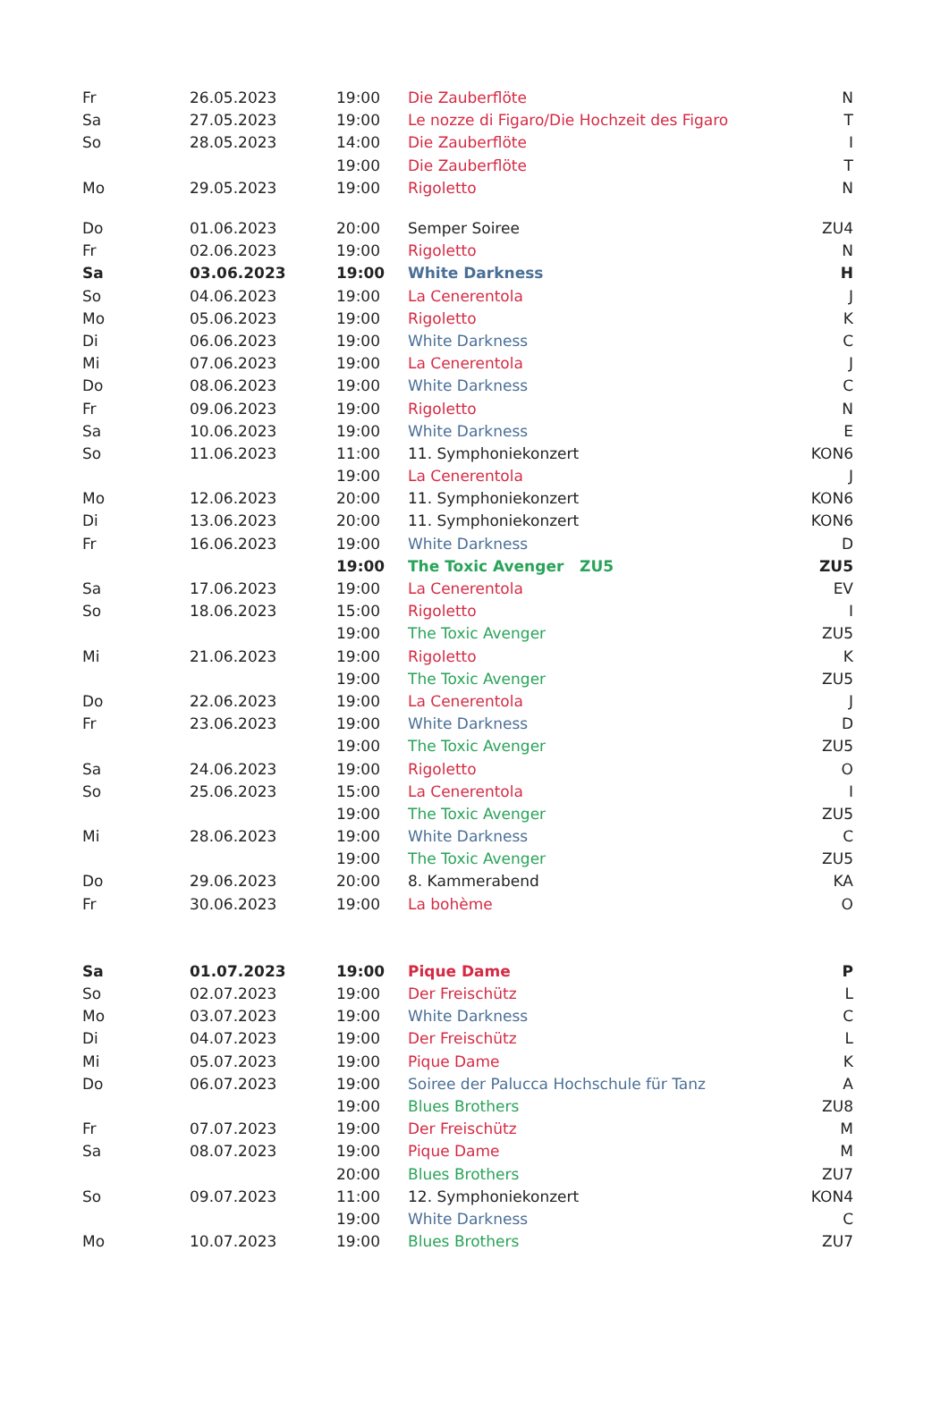| Fr | 26.05.2023 | 19:00 | Die Zauberflöte | N |
| Sa | 27.05.2023 | 19:00 | Le nozze di Figaro/Die Hochzeit des Figaro | T |
| So | 28.05.2023 | 14:00 | Die Zauberflöte | I |
| | | 19:00 | Die Zauberflöte | T |
| Mo | 29.05.2023 | 19:00 | Rigoletto | N |
| Do | 01.06.2023 | 20:00 | Semper Soiree | ZU4 |
| Fr | 02.06.2023 | 19:00 | Rigoletto | N |
| Sa | 03.06.2023 | 19:00 | White Darkness | H |
| So | 04.06.2023 | 19:00 | La Cenerentola | J |
| Mo | 05.06.2023 | 19:00 | Rigoletto | K |
| Di | 06.06.2023 | 19:00 | White Darkness | C |
| Mi | 07.06.2023 | 19:00 | La Cenerentola | J |
| Do | 08.06.2023 | 19:00 | White Darkness | C |
| Fr | 09.06.2023 | 19:00 | Rigoletto | N |
| Sa | 10.06.2023 | 19:00 | White Darkness | E |
| So | 11.06.2023 | 11:00 | 11. Symphoniekonzert | KON6 |
| | | 19:00 | La Cenerentola | J |
| Mo | 12.06.2023 | 20:00 | 11. Symphoniekonzert | KON6 |
| Di | 13.06.2023 | 20:00 | 11. Symphoniekonzert | KON6 |
| Fr | 16.06.2023 | 19:00 | White Darkness | D |
| | | 19:00 | The Toxic Avenger ZU5 | ZU5 |
| Sa | 17.06.2023 | 19:00 | La Cenerentola | EV |
| So | 18.06.2023 | 15:00 | Rigoletto | I |
| | | 19:00 | The Toxic Avenger | ZU5 |
| Mi | 21.06.2023 | 19:00 | Rigoletto | K |
| | | 19:00 | The Toxic Avenger | ZU5 |
| Do | 22.06.2023 | 19:00 | La Cenerentola | J |
| Fr | 23.06.2023 | 19:00 | White Darkness | D |
| | | 19:00 | The Toxic Avenger | ZU5 |
| Sa | 24.06.2023 | 19:00 | Rigoletto | O |
| So | 25.06.2023 | 15:00 | La Cenerentola | I |
| | | 19:00 | The Toxic Avenger | ZU5 |
| Mi | 28.06.2023 | 19:00 | White Darkness | C |
| | | 19:00 | The Toxic Avenger | ZU5 |
| Do | 29.06.2023 | 20:00 | 8. Kammerabend | KA |
| Fr | 30.06.2023 | 19:00 | La bohème | O |
| Sa | 01.07.2023 | 19:00 | Pique Dame | P |
| So | 02.07.2023 | 19:00 | Der Freischütz | L |
| Mo | 03.07.2023 | 19:00 | White Darkness | C |
| Di | 04.07.2023 | 19:00 | Der Freischütz | L |
| Mi | 05.07.2023 | 19:00 | Pique Dame | K |
| Do | 06.07.2023 | 19:00 | Soiree der Palucca Hochschule für Tanz | A |
| | | 19:00 | Blues Brothers | ZU8 |
| Fr | 07.07.2023 | 19:00 | Der Freischütz | M |
| Sa | 08.07.2023 | 19:00 | Pique Dame | M |
| | | 20:00 | Blues Brothers | ZU7 |
| So | 09.07.2023 | 11:00 | 12. Symphoniekonzert | KON4 |
| | | 19:00 | White Darkness | C |
| Mo | 10.07.2023 | 19:00 | Blues Brothers | ZU7 |